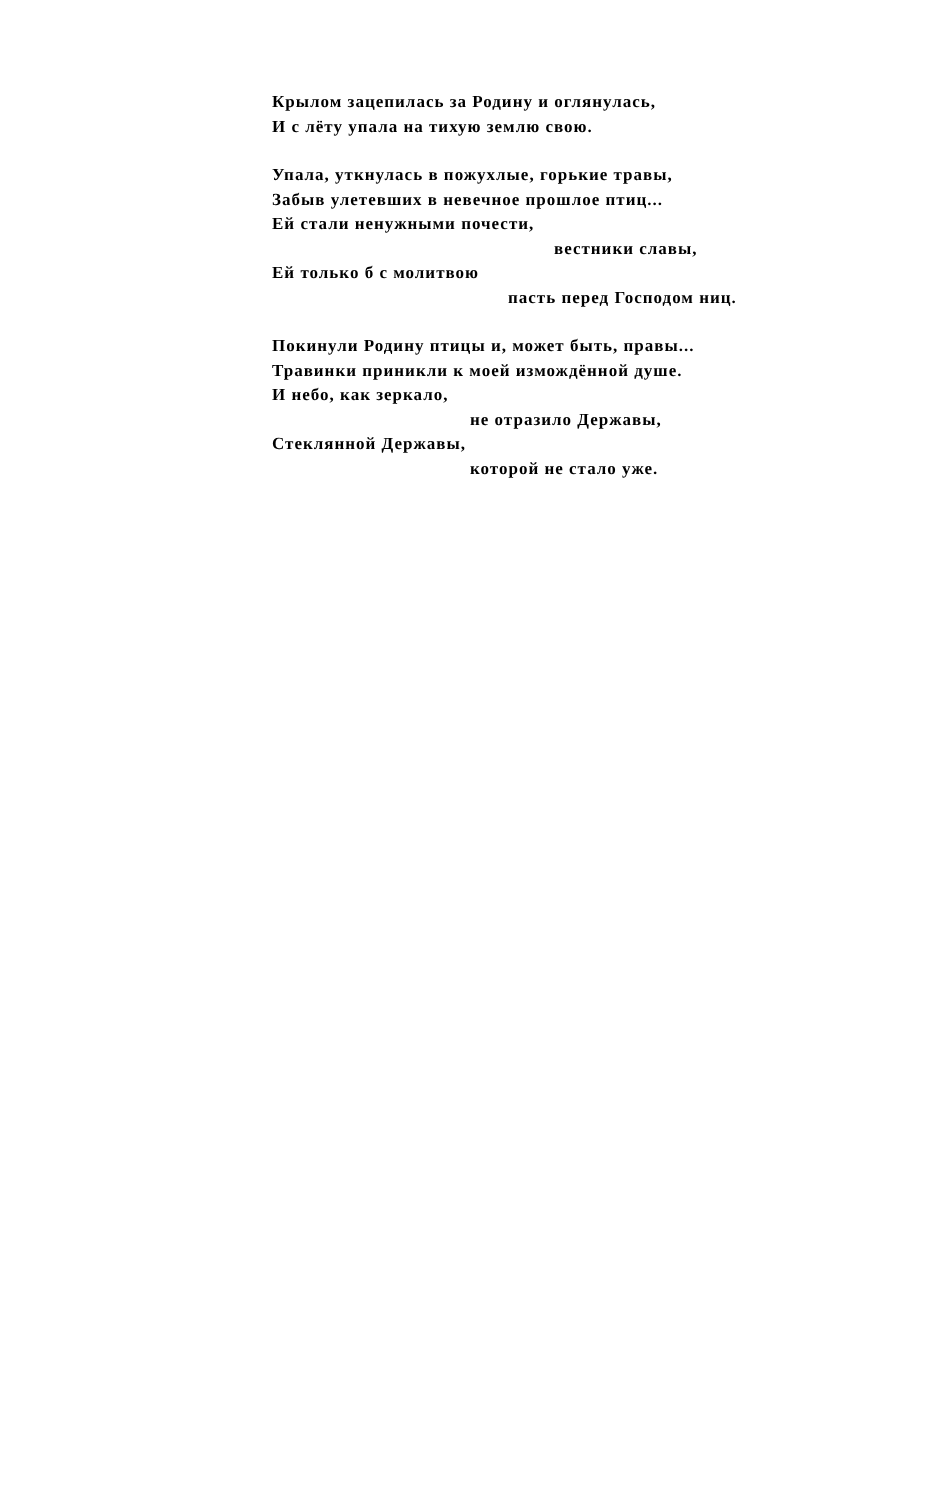Крылом зацепилась за Родину и оглянулась,
И с лёту упала на тихую землю свою.
Упала, уткнулась в пожухлые, горькие травы,
Забыв улетевших в невечное прошлое птиц...
Ей стали ненужными почести,
вестники славы,
Ей только б с молитвою
пасть перед Господом ниц.
Покинули Родину птицы и, может быть, правы...
Травинки приникли к моей измождённой душе.
И небо, как зеркало,
не отразило Державы,
Стеклянной Державы,
которой не стало уже.